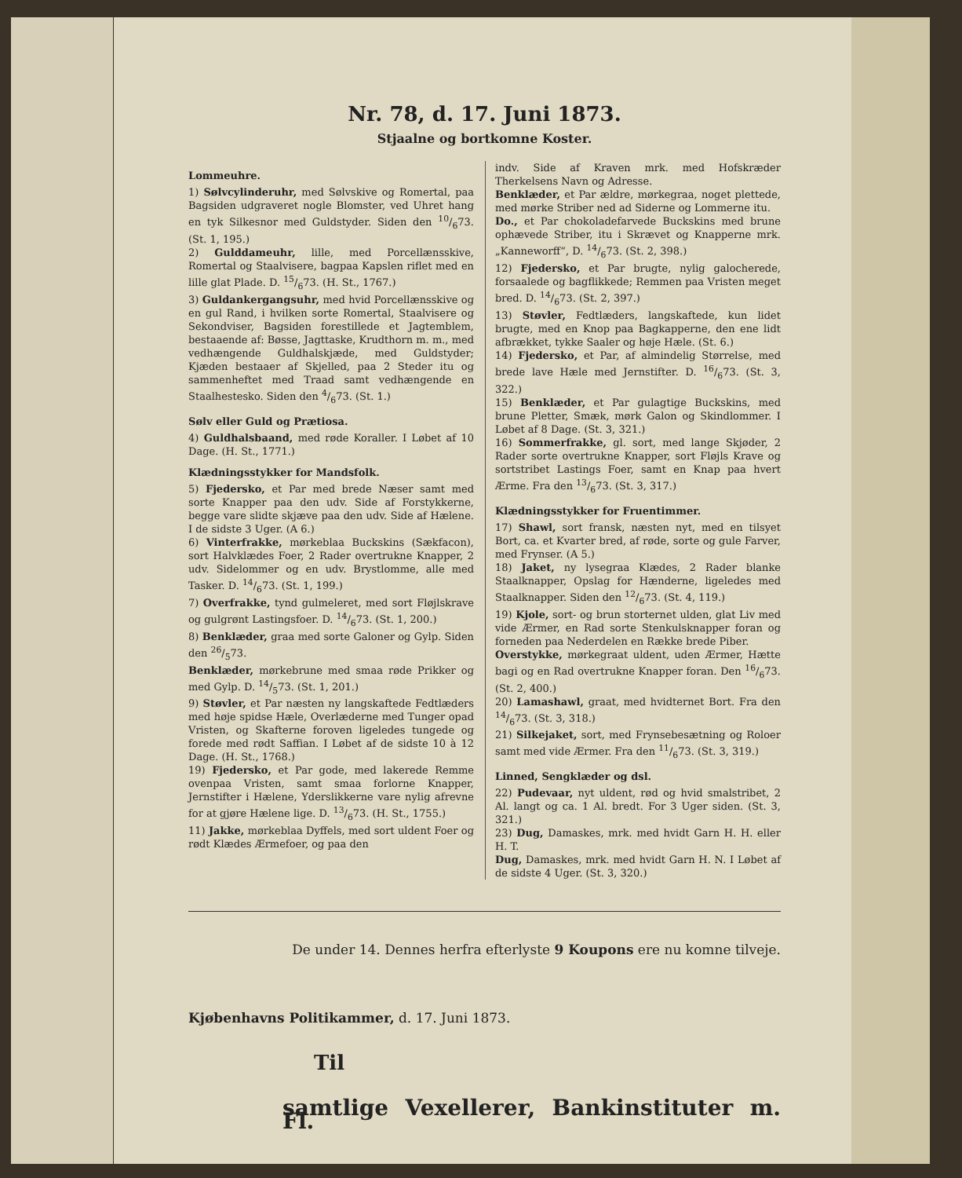Nr. 78, d. 17. Juni 1873.
Stjaalne og bortkomne Koster.
Lommeuhre.
1) Sølvcylinderuhr, med Sølvskive og Romertal, paa Bagsiden udgraveret nogle Blomster, ved Uhret hang en tyk Silkesnor med Guldstyder. Siden den 10/673. (St. 1, 195.)
2) Gulddameuhr, lille, med Porcellænsskive, Romertal og Staalvisere, bagpaa Kapslen riflet med en lille glat Plade. D. 15/673. (H. St., 1767.)
3) Guldankergangsuhr, med hvid Porcellænsskive og en gul Rand, i hvilken sorte Romertal, Staalvisere og Sekondviser, Bagsiden forestillede et Jagtemblem, bestaaende af: Bøsse, Jagttaske, Krudthorn m. m., med vedhængende Guldhalskjæde, med Guldstyder; Kjæden bestaaer af Skjelled, paa 2 Steder itu og sammenheftet med Traad samt vedhængende en Staalhestesko. Siden den 4/673. (St. 1.)
Sølv eller Guld og Prætiosa.
4) Guldhalsbaand, med røde Koraller. I Løbet af 10 Dage. (H. St., 1771.)
Klædningsstykker for Mandsfolk.
5) Fjedersko, et Par med brede Næser samt med sorte Knapper paa den udv. Side af Forstykkerne, begge vare slidte skjæve paa den udv. Side af Hælene. I de sidste 3 Uger. (A 6.)
6) Vinterfrakke, mørkeblaa Buckskins (Sækfacon), sort Halvklædes Foer, 2 Rader overtrukne Knapper, 2 udv. Sidelommer og en udv. Brystlomme, alle med Tasker. D. 14/673. (St. 1, 199.)
7) Overfrakke, tynd gulmeleret, med sort Fløjlskrave og gulgrønt Lastingsfoer. D. 14/673. (St. 1, 200.)
8) Benklæder, graa med sorte Galoner og Gylp. Siden den 26/573.
Benklæder, mørkebrune med smaa røde Prikker og med Gylp. D. 14/573. (St. 1, 201.)
9) Støvler, et Par næsten ny langskaftede Fedtlæders med høje spidse Hæle, Overlæderne med Tunger opad Vristen, og Skafterne foroven ligeledes tungede og forede med rødt Saffian. I Løbet af de sidste 10 à 12 Dage. (H. St., 1768.)
19) Fjedersko, et Par gode, med lakerede Remme ovenpaa Vristen, samt smaa forlorne Knapper, Jernstifter i Hælene, Yderslikkerne vare nylig afrevne for at gjøre Hælene lige. D. 13/673. (H. St., 1755.)
11) Jakke, mørkeblaa Dyffels, med sort uldent Foer og rødt Klædes Ærmefoer, og paa den
indv. Side af Kraven mrk. med Hofskræder Therkelsens Navn og Adresse.
Benklæder, et Par ældre, mørkegraa, noget plettede, med mørke Striber ned ad Siderne og Lommerne itu.
Do., et Par chokoladefarvede Buckskins med brune ophævede Striber, itu i Skrævet og Knapperne mrk. „Kanneworff“, D. 14/673. (St. 2, 398.)
12) Fjedersko, et Par brugte, nylig galocherede, forsaalede og bagflikkede; Remmen paa Vristen meget bred. D. 14/673. (St. 2, 397.)
13) Støvler, Fedtlæders, langskaftede, kun lidet brugte, med en Knop paa Bagkapperne, den ene lidt afbrækket, tykke Saaler og høje Hæle. (St. 6.)
14) Fjedersko, et Par, af almindelig Størrelse, med brede lave Hæle med Jernstifter. D. 16/673. (St. 3, 322.)
15) Benklæder, et Par gulagtige Buckskins, med brune Pletter, Smæk, mørk Galon og Skindlommer. I Løbet af 8 Dage. (St. 3, 321.)
16) Sommerfrakke, gl. sort, med lange Skjøder, 2 Rader sorte overtrukne Knapper, sort Fløjls Krave og sortstribet Lastings Foer, samt en Knap paa hvert Ærme. Fra den 13/673. (St. 3, 317.)
Klædningsstykker for Fruentimmer.
17) Shawl, sort fransk, næsten nyt, med en tilsyet Bort, ca. et Kvarter bred, af røde, sorte og gule Farver, med Frynser. (A 5.)
18) Jaket, ny lysegraa Klædes, 2 Rader blanke Staalknapper, Opslag for Hænderne, ligeledes med Staalknapper. Siden den 12/673. (St. 4, 119.)
19) Kjole, sort- og brun storternet ulden, glat Liv med vide Ærmer, en Rad sorte Stenkulsknapper foran og forneden paa Nederdelen en Række brede Piber.
Overstykke, mørkegraat uldent, uden Ærmer, Hætte bagi og en Rad overtrukne Knapper foran. Den 16/673. (St. 2, 400.)
20) Lamashawl, graat, med hvidternet Bort. Fra den 14/673. (St. 3, 318.)
21) Silkejaket, sort, med Frynsebesætning og Roloer samt med vide Ærmer. Fra den 11/673. (St. 3, 319.)
Linned, Sengklæder og dsl.
22) Pudevaar, nyt uldent, rød og hvid smalstribet, 2 Al. langt og ca. 1 Al. bredt. For 3 Uger siden. (St. 3, 321.)
23) Dug, Damaskes, mrk. med hvidt Garn H. H. eller H. T.
Dug, Damaskes, mrk. med hvidt Garn H. N. I Løbet af de sidste 4 Uger. (St. 3, 320.)
De under 14. Dennes herfra efterlyste 9 Koupons ere nu komne tilveje.
Kjøbenhavns Politikammer, d. 17. Juni 1873.
Til
samtlige Vexellerer, Bankinstituter m. Fl.